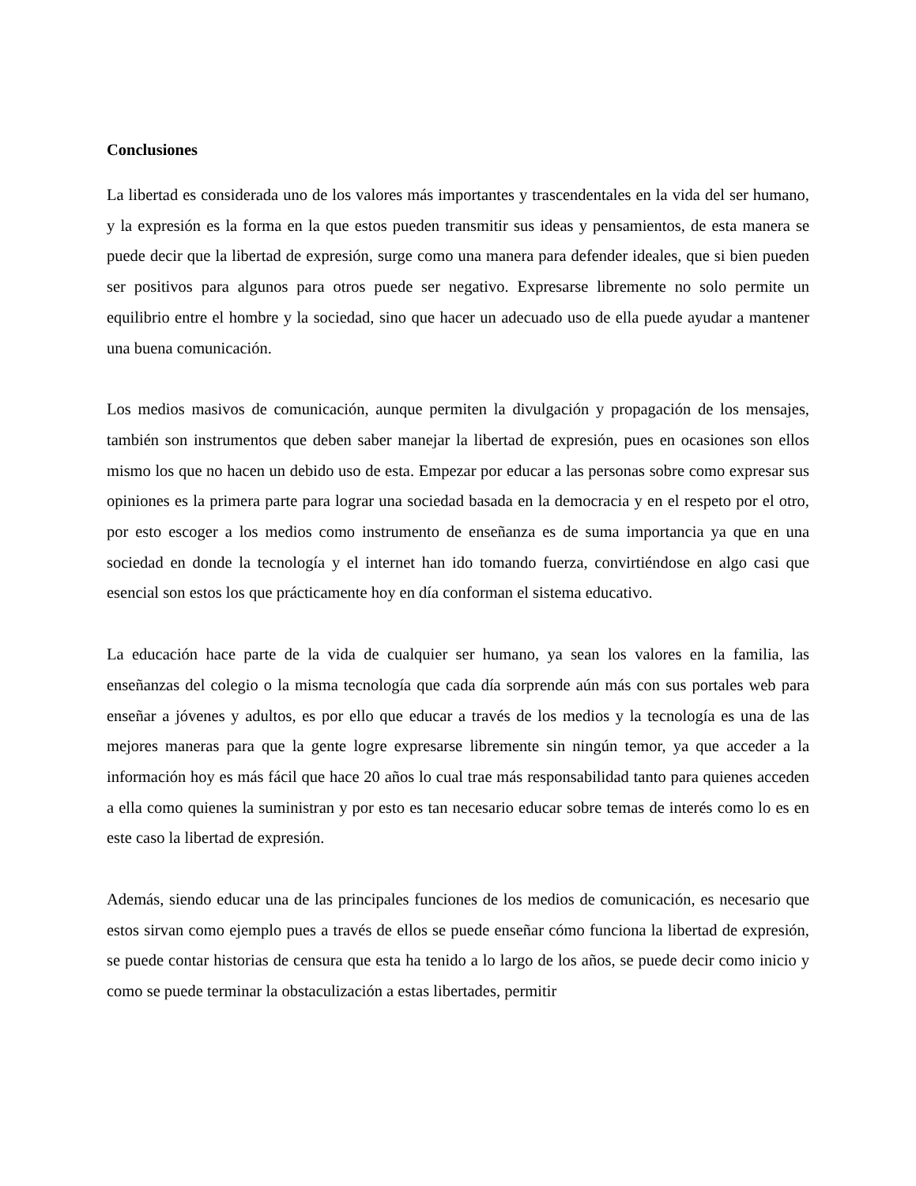Conclusiones
La libertad es considerada uno de los valores más importantes y trascendentales en la vida del ser humano, y la expresión es la forma en la que estos pueden transmitir sus ideas y pensamientos, de esta manera se puede decir que la libertad de expresión, surge como una manera para defender ideales, que si bien pueden ser positivos para algunos para otros puede ser negativo. Expresarse libremente no solo permite un equilibrio entre el hombre y la sociedad, sino que hacer un adecuado uso de ella puede ayudar a mantener una buena comunicación.
Los medios masivos de comunicación, aunque permiten la divulgación y propagación de los mensajes, también son instrumentos que deben saber manejar la libertad de expresión, pues en ocasiones son ellos mismo los que no hacen un debido uso de esta. Empezar por educar a las personas sobre como expresar sus opiniones es la primera parte para lograr una sociedad basada en la democracia y en el respeto por el otro, por esto escoger a los medios como instrumento de enseñanza es de suma importancia ya que en una sociedad en donde la tecnología y el internet han ido tomando fuerza, convirtiéndose en algo casi que esencial son estos los que prácticamente hoy en día conforman el sistema educativo.
La educación hace parte de la vida de cualquier ser humano, ya sean los valores en la familia, las enseñanzas del colegio o la misma tecnología que cada día sorprende aún más con sus portales web para enseñar a jóvenes y adultos, es por ello que educar a través de los medios y la tecnología es una de las mejores maneras para que la gente logre expresarse libremente sin ningún temor, ya que acceder a la información hoy es más fácil que hace 20 años lo cual trae más responsabilidad tanto para quienes acceden a ella como quienes la suministran y por esto es tan necesario educar sobre temas de interés como lo es en este caso la libertad de expresión.
Además, siendo educar una de las principales funciones de los medios de comunicación, es necesario que estos sirvan como ejemplo pues a través de ellos se puede enseñar cómo funciona la libertad de expresión, se puede contar historias de censura que esta ha tenido a lo largo de los años, se puede decir como inicio y como se puede terminar la obstaculización a estas libertades, permitir